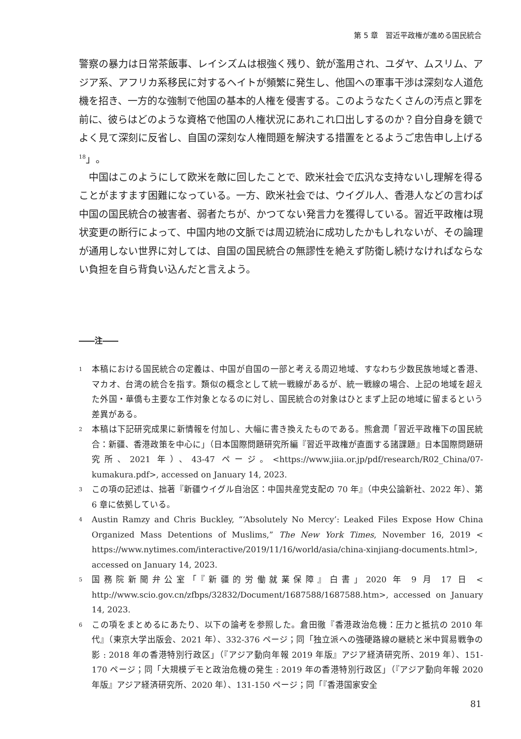第 5 章　習近平政権が進める国民統合
警察の暴力は日常茶飯事、レイシズムは根強く残り、銃が濫用され、ユダヤ、ムスリム、アジア系、アフリカ系移民に対するヘイトが頻繁に発生し、他国への軍事干渉は深刻な人道危機を招き、一方的な強制で他国の基本的人権を侵害する。このようなたくさんの汚点と罪を前に、彼らはどのような資格で他国の人権状況にあれこれ口出しするのか？自分自身を鏡でよく見て深刻に反省し、自国の深刻な人権問題を解決する措置をとるようご忠告申し上げる<sup>18</sup>」。
　中国はこのようにして欧米を敵に回したことで、欧米社会で広汎な支持ないし理解を得ることがますます困難になっている。一方、欧米社会では、ウイグル人、香港人などの言わば中国の国民統合の被害者、弱者たちが、かつてない発言力を獲得している。習近平政権は現状変更の断行によって、中国内地の文脈では周辺統治に成功したかもしれないが、その論理が通用しない世界に対しては、自国の国民統合の無謬性を絶えず防衛し続けなければならない負担を自ら背負い込んだと言えよう。
――注――
1 本稿における国民統合の定義は、中国が自国の一部と考える周辺地域、すなわち少数民族地域と香港、マカオ、台湾の統合を指す。類似の概念として統一戦線があるが、統一戦線の場合、上記の地域を超えた外国・華僑も主要な工作対象となるのに対し、国民統合の対象はひとまず上記の地域に留まるという差異がある。
2 本稿は下記研究成果に新情報を付加し、大幅に書き換えたものである。熊倉潤「習近平政権下の国民統合：新疆、香港政策を中心に」（日本国際問題研究所編『習近平政権が直面する諸課題』日本国際問題研究所、2021 年）、43-47 ページ。<https://www.jiia.or.jp/pdf/research/R02_China/07-kumakura.pdf>, accessed on January 14, 2023.
3 この項の記述は、拙著『新疆ウイグル自治区：中国共産党支配の 70 年』（中央公論新社、2022 年）、第 6 章に依拠している。
4 Austin Ramzy and Chris Buckley, “‘Absolutely No Mercy’: Leaked Files Expose How China Organized Mass Detentions of Muslims,” The New York Times, November 16, 2019 < https://www.nytimes.com/interactive/2019/11/16/world/asia/china-xinjiang-documents.html>, accessed on January 14, 2023.
5 国務院新聞弁公室「『新疆的労働就業保障』白書」2020 年 9 月 17 日 < http://www.scio.gov.cn/zfbps/32832/Document/1687588/1687588.htm>, accessed on January 14, 2023.
6 この項をまとめるにあたり、以下の論考を参照した。倉田徹『香港政治危機：圧力と抵抗の 2010 年代』（東京大学出版会、2021 年）、332-376 ページ；同「独立派への強硬路線の継続と米中貿易戦争の影 : 2018 年の香港特別行政区」（『アジア動向年報 2019 年版』アジア経済研究所、2019 年）、151-170 ページ；同「大規模デモと政治危機の発生 : 2019 年の香港特別行政区」（『アジア動向年報 2020 年版』アジア経済研究所、2020 年）、131-150 ページ；同「『香港国家安全
81